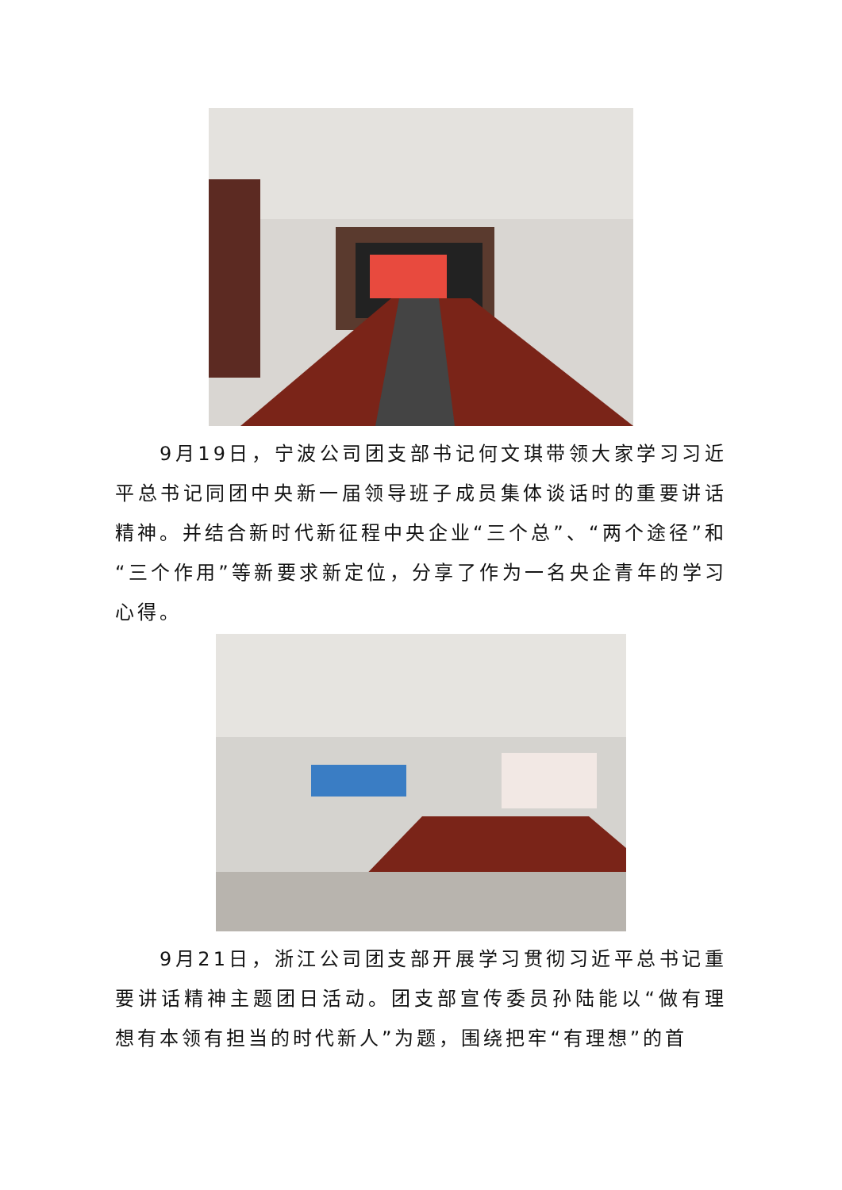9月19日，宁波公司团支部书记何文琪带领大家学习习近平总书记同团中央新一届领导班子成员集体谈话时的重要讲话精神。并结合新时代新征程中央企业“三个总”、“两个途径”和“三个作用”等新要求新定位，分享了作为一名央企青年的学习心得。
9月21日，浙江公司团支部开展学习贯彻习近平总书记重要讲话精神主题团日活动。团支部宣传委员孙陆能以“做有理想有本领有担当的时代新人”为题，围绕把牢“有理想”的首